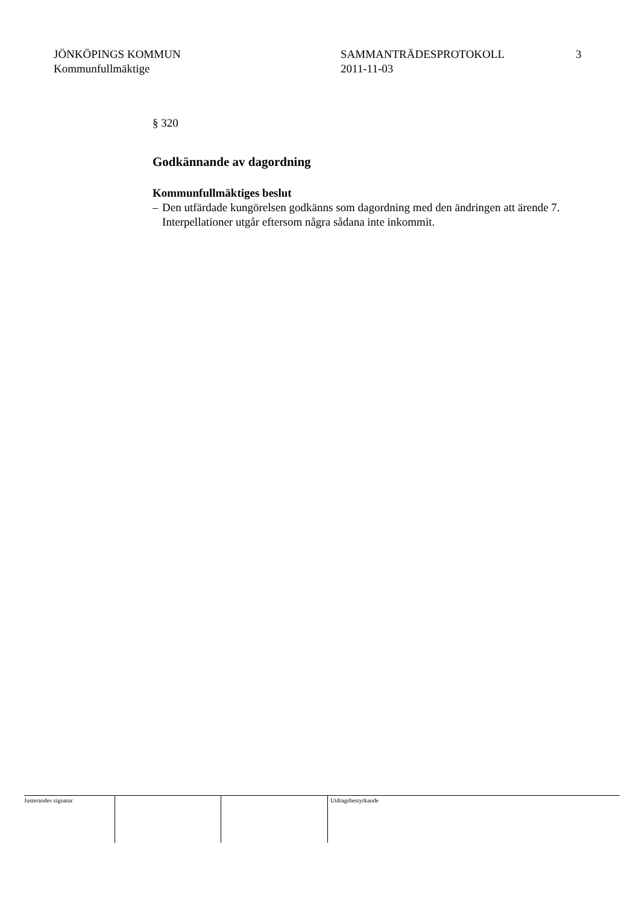JÖNKÖPINGS KOMMUN
Kommunfullmäktige
SAMMANTRÄDESPROTOKOLL
2011-11-03
3
§ 320
Godkännande av dagordning
Kommunfullmäktiges beslut
– Den utfärdade kungörelsen godkänns som dagordning med den ändringen att ärende 7. Interpellationer utgår eftersom några sådana inte inkommit.
Justerandes signatur Utdragsbestyrkande